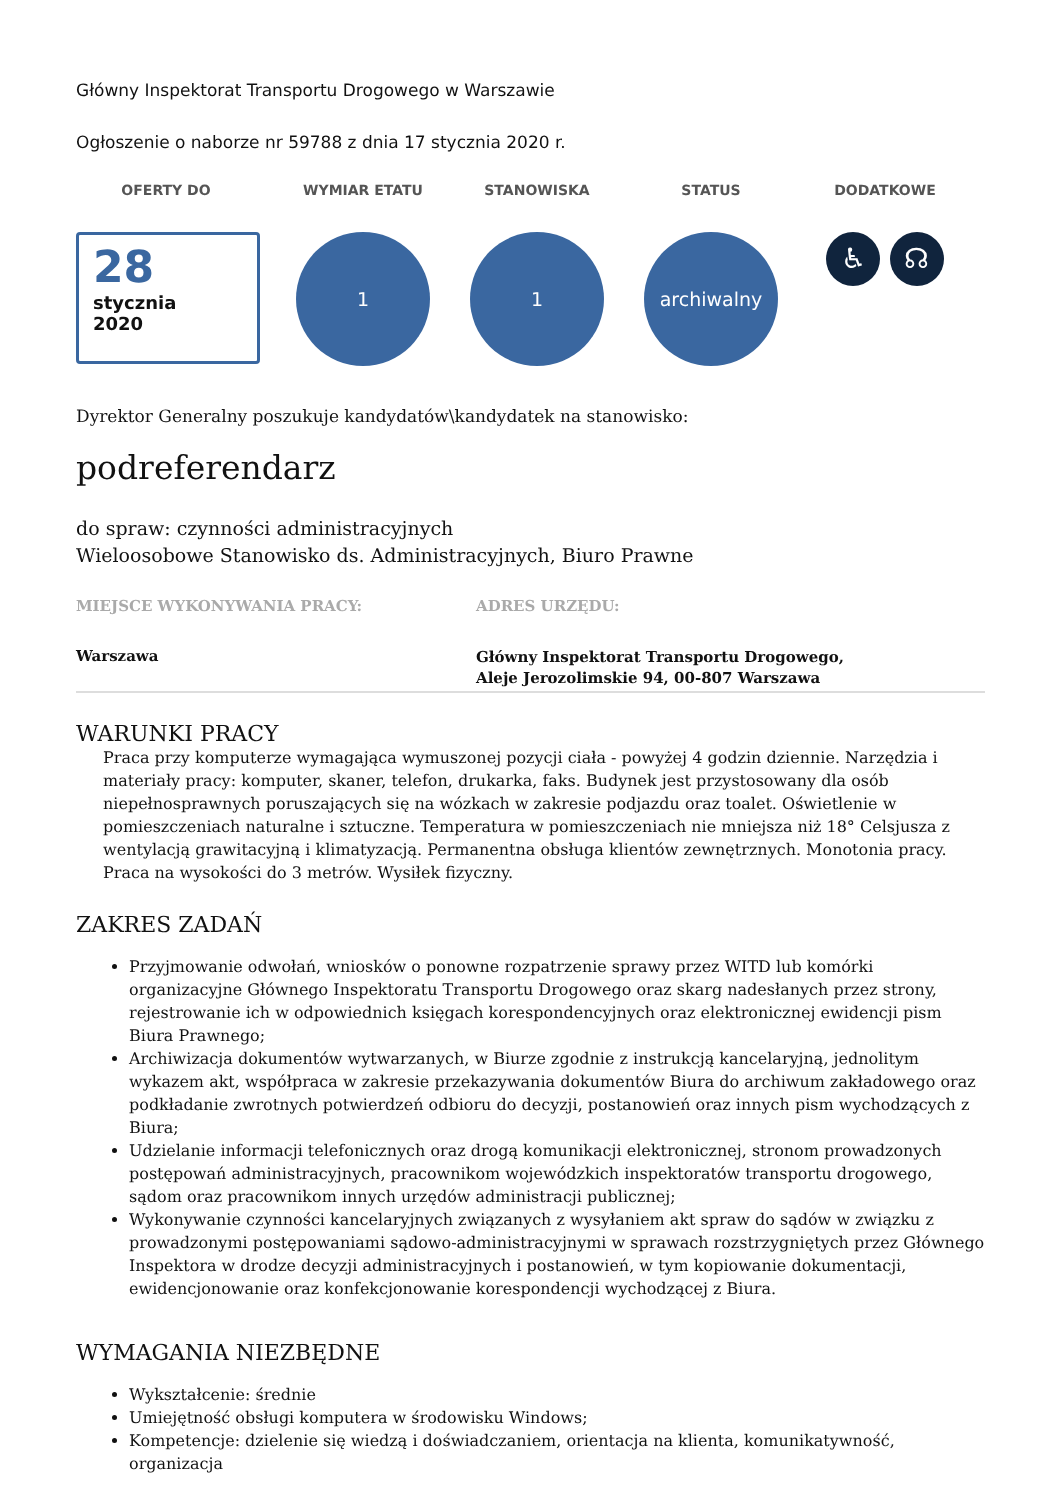Główny Inspektorat Transportu Drogowego w Warszawie
Ogłoszenie o naborze nr 59788 z dnia 17 stycznia 2020 r.
OFERTY DO
28
stycznia
2020
WYMIAR ETATU
1
STANOWISKA
1
STATUS
archiwalny
DODATKOWE
♿ ☊
Dyrektor Generalny poszukuje kandydatów\kandydatek na stanowisko:
podreferendarz
do spraw: czynności administracyjnych
Wieloosobowe Stanowisko ds. Administracyjnych, Biuro Prawne
MIEJSCE WYKONYWANIA PRACY:
Warszawa
ADRES URZĘDU:
Główny Inspektorat Transportu Drogowego, Aleje Jerozolimskie 94, 00-807 Warszawa
WARUNKI PRACY
Praca przy komputerze wymagająca wymuszonej pozycji ciała - powyżej 4 godzin dziennie. Narzędzia i materiały pracy: komputer, skaner, telefon, drukarka, faks. Budynek jest przystosowany dla osób niepełnosprawnych poruszających się na wózkach w zakresie podjazdu oraz toalet. Oświetlenie w pomieszczeniach naturalne i sztuczne. Temperatura w pomieszczeniach nie mniejsza niż 18° Celsjusza z wentylacją grawitacyjną i klimatyzacją. Permanentna obsługa klientów zewnętrznych. Monotonia pracy. Praca na wysokości do 3 metrów. Wysiłek fizyczny.
ZAKRES ZADAŃ
Przyjmowanie odwołań, wniosków o ponowne rozpatrzenie sprawy przez WITD lub komórki organizacyjne Głównego Inspektoratu Transportu Drogowego oraz skarg nadesłanych przez strony, rejestrowanie ich w odpowiednich księgach korespondencyjnych oraz elektronicznej ewidencji pism Biura Prawnego;
Archiwizacja dokumentów wytwarzanych, w Biurze zgodnie z instrukcją kancelaryjną, jednolitym wykazem akt, współpraca w zakresie przekazywania dokumentów Biura do archiwum zakładowego oraz podkładanie zwrotnych potwierdzeń odbioru do decyzji, postanowień oraz innych pism wychodzących z Biura;
Udzielanie informacji telefonicznych oraz drogą komunikacji elektronicznej, stronom prowadzonych postępowań administracyjnych, pracownikom wojewódzkich inspektoratów transportu drogowego, sądom oraz pracownikom innych urzędów administracji publicznej;
Wykonywanie czynności kancelaryjnych związanych z wysyłaniem akt spraw do sądów w związku z prowadzonymi postępowaniami sądowo-administracyjnymi w sprawach rozstrzygniętych przez Głównego Inspektora w drodze decyzji administracyjnych i postanowień, w tym kopiowanie dokumentacji, ewidencjonowanie oraz konfekcjonowanie korespondencji wychodzącej z Biura.
WYMAGANIA NIEZBĘDNE
Wykształcenie: średnie
Umiejętność obsługi komputera w środowisku Windows;
Kompetencje: dzielenie się wiedzą i doświadczaniem, orientacja na klienta, komunikatywność, organizacja